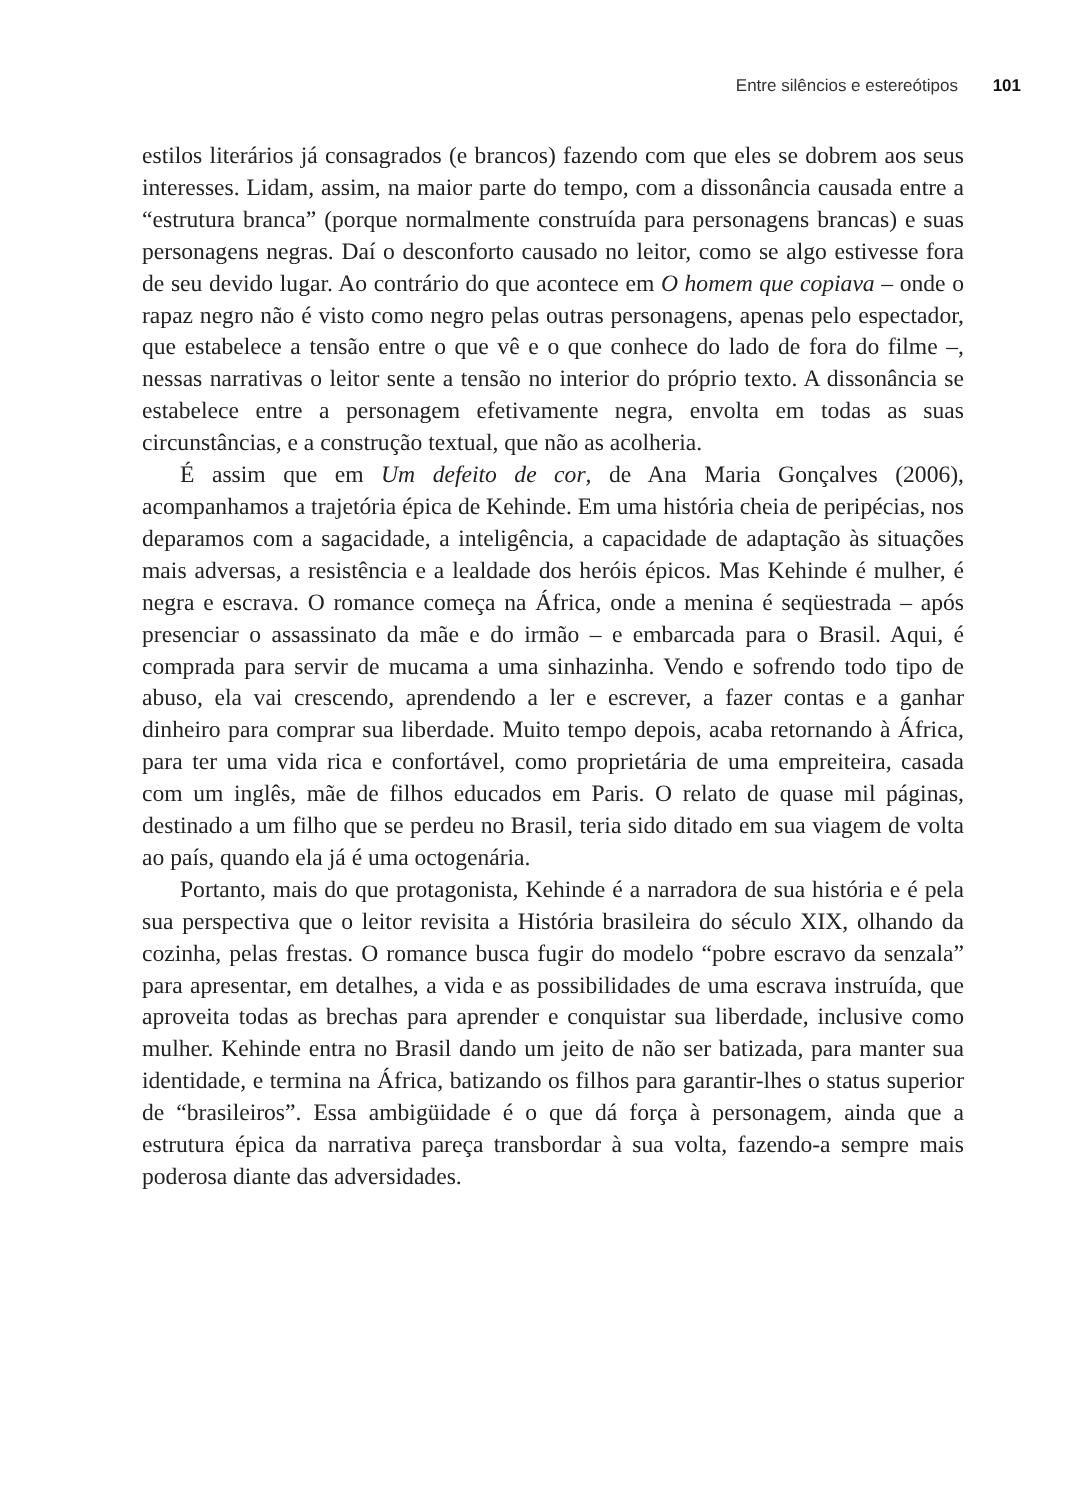Entre silêncios e estereótipos 101
estilos literários já consagrados (e brancos) fazendo com que eles se dobrem aos seus interesses. Lidam, assim, na maior parte do tempo, com a dissonância causada entre a “estrutura branca” (porque normalmente construída para personagens brancas) e suas personagens negras. Daí o desconforto causado no leitor, como se algo estivesse fora de seu devido lugar. Ao contrário do que acontece em O homem que copiava – onde o rapaz negro não é visto como negro pelas outras personagens, apenas pelo espectador, que estabelece a tensão entre o que vê e o que conhece do lado de fora do filme –, nessas narrativas o leitor sente a tensão no interior do próprio texto. A dissonância se estabelece entre a personagem efetivamente negra, envolta em todas as suas circunstâncias, e a construção textual, que não as acolheria.
É assim que em Um defeito de cor, de Ana Maria Gonçalves (2006), acompanhamos a trajetória épica de Kehinde. Em uma história cheia de peripécias, nos deparamos com a sagacidade, a inteligência, a capacidade de adaptação às situações mais adversas, a resistência e a lealdade dos heróis épicos. Mas Kehinde é mulher, é negra e escrava. O romance começa na África, onde a menina é seqüestrada – após presenciar o assassinato da mãe e do irmão – e embarcada para o Brasil. Aqui, é comprada para servir de mucama a uma sinhazinha. Vendo e sofrendo todo tipo de abuso, ela vai crescendo, aprendendo a ler e escrever, a fazer contas e a ganhar dinheiro para comprar sua liberdade. Muito tempo depois, acaba retornando à África, para ter uma vida rica e confortável, como proprietária de uma empreiteira, casada com um inglês, mãe de filhos educados em Paris. O relato de quase mil páginas, destinado a um filho que se perdeu no Brasil, teria sido ditado em sua viagem de volta ao país, quando ela já é uma octogenária.
Portanto, mais do que protagonista, Kehinde é a narradora de sua história e é pela sua perspectiva que o leitor revisita a História brasileira do século XIX, olhando da cozinha, pelas frestas. O romance busca fugir do modelo “pobre escravo da senzala” para apresentar, em detalhes, a vida e as possibilidades de uma escrava instruída, que aproveita todas as brechas para aprender e conquistar sua liberdade, inclusive como mulher. Kehinde entra no Brasil dando um jeito de não ser batizada, para manter sua identidade, e termina na África, batizando os filhos para garantir-lhes o status superior de “brasileiros”. Essa ambigüidade é o que dá força à personagem, ainda que a estrutura épica da narrativa pareça transbordar à sua volta, fazendo-a sempre mais poderosa diante das adversidades.